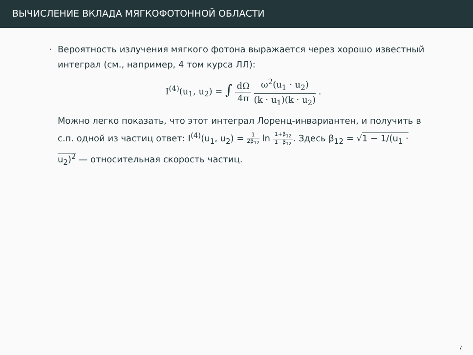ВЫЧИСЛЕНИЕ ВКЛАДА МЯГКОФОТОННОЙ ОБЛАСТИ
· Вероятность излучения мягкого фотона выражается через хорошо известный интеграл (см., например, 4 том курса ЛЛ):
I<sup>(4)</sup>(u<sub>1</sub>, u<sub>2</sub>) = ∫ dΩ 4π ω<sup>2</sup>(u<sub>1</sub> · u<sub>2</sub>) (k · u<sub>1</sub>)(k · u<sub>2</sub>) .
Можно легко показать, что этот интеграл Лоренц-инвариантен, и получить в с.п. одной из частиц ответ: I<sup>(4)</sup>(u<sub>1</sub>, u<sub>2</sub>) = 1 2β<sub>12</sub> ln 1+β<sub>12</sub> 1−β<sub>12</sub>. Здесь β<sub>12</sub> = √1 − 1/(u<sub>1</sub> · u<sub>2</sub>)<sup>2</sup> — относительная скорость частиц.
7